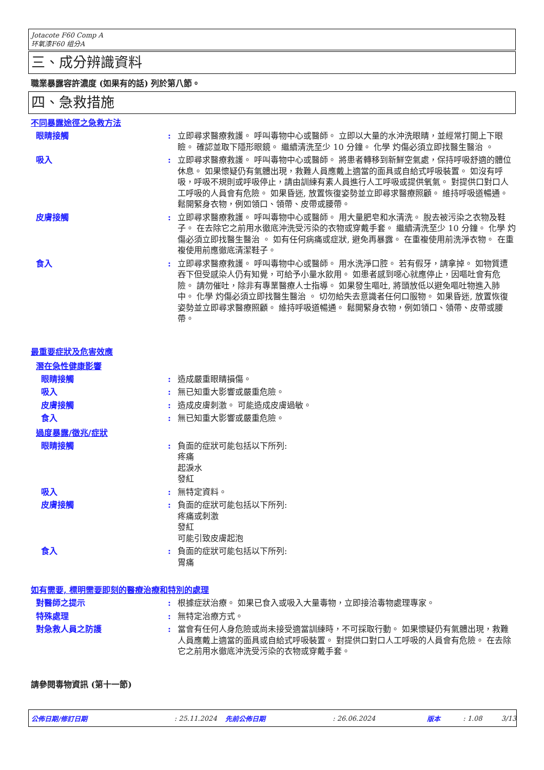Jotacote F60 Comp A
环氧漆F60 组分A
三、成分辨識資料
職業暴露容許濃度 (如果有的話) 列於第八節。
四、急救措施
不同暴露途徑之急救方法
眼睛接觸 : 立即尋求醫療救護。 呼叫毒物中心或醫師。 立即以大量的水沖洗眼睛，並經常打開上下眼瞼。 確認並取下隱形眼鏡。 繼續清洗至少 10 分鐘。 化學 灼傷必須立即找醫生醫治 。
吸入 : 立即尋求醫療救護。 呼叫毒物中心或醫師。 將患者轉移到新鮮空氣處，保持呼吸舒適的體位休息。 如果懷疑仍有氣體出現，救難人員應戴上適當的面具或自給式呼吸裝置。 如沒有呼吸，呼吸不規則或呼吸停止，請由訓練有素人員進行人工呼吸或提供氧氣。 對提供口對口人工呼吸的人員會有危險。 如果昏迷, 放置恢復姿勢並立即尋求醫療照顧。 維持呼吸道暢通。 鬆開緊身衣物，例如領口、領帶、皮帶或腰帶。
皮膚接觸 : 立即尋求醫療救護。 呼叫毒物中心或醫師。 用大量肥皂和水清洗。 脫去被污染之衣物及鞋子。 在去除它之前用水徹底沖洗受污染的衣物或穿戴手套。 繼續清洗至少 10 分鐘。 化學 灼傷必須立即找醫生醫治 。 如有任何病痛或症狀, 避免再暴露。 在重複使用前洗淨衣物。 在重複使用前應徹底清潔鞋子。
食入 : 立即尋求醫療救護。 呼叫毒物中心或醫師。 用水洗淨口腔。 若有假牙，請拿掉。 如物質遭吞下但受感染人仍有知覺，可給予小量水飲用。 如患者感到噁心就應停止，因嘔吐會有危險。 請勿催吐，除非有專業醫療人士指導。 如果發生嘔吐, 將頭放低以避免嘔吐物進入肺中。 化學 灼傷必須立即找醫生醫治 。 切勿給失去意識者任何口服物。 如果昏迷, 放置恢復姿勢並立即尋求醫療照顧。 維持呼吸道暢通。 鬆開緊身衣物，例如領口、領帶、皮帶或腰帶。
最重要症狀及危害效應
潛在急性健康影響
眼睛接觸 : 造成嚴重眼睛損傷。
吸入 : 無已知重大影響或嚴重危險。
皮膚接觸 : 造成皮膚刺激。 可能造成皮膚過敏。
食入 : 無已知重大影響或嚴重危險。
過度暴露/徵兆/症狀
眼睛接觸 : 負面的症狀可能包括以下所列:
疼痛
起淚水
發紅
吸入 : 無特定資料。
皮膚接觸 : 負面的症狀可能包括以下所列:
疼痛或刺激
發紅
可能引致皮膚起泡
食入 : 負面的症狀可能包括以下所列:
胃痛
如有需要, 標明需要即刻的醫療治療和特別的處理
對醫師之提示 : 根據症狀治療。 如果已食入或吸入大量毒物，立即接洽毒物處理專家。
特殊處理 : 無特定治療方式。
對急救人員之防護 : 當會有任何人身危險或尚未接受適當訓練時，不可採取行動。 如果懷疑仍有氣體出現，救難人員應戴上適當的面具或自給式呼吸裝置。 對提供口對口人工呼吸的人員會有危險。 在去除它之前用水徹底沖洗受污染的衣物或穿戴手套。
請參閱毒物資訊 (第十一節)
公佈日期/修訂日期: 25.11.2024 先前公佈日期: 26.06.2024 版本: 1.08 3/13